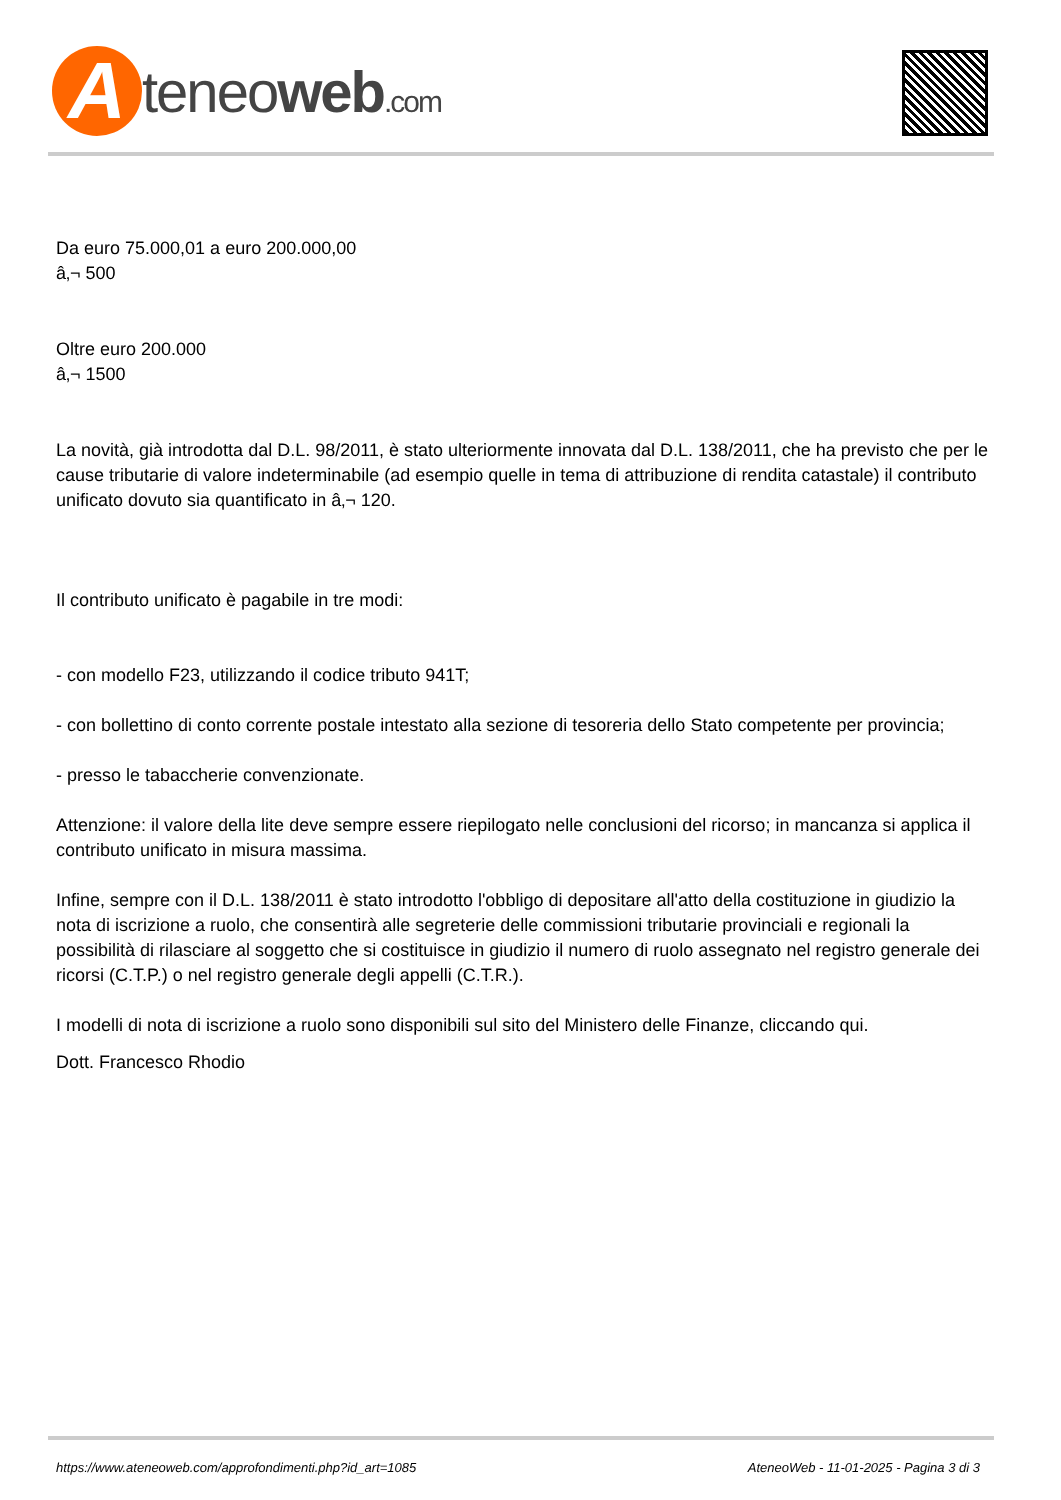A
teneoweb.com
Da euro 75.000,01 a euro 200.000,00
â‚¬ 500
Oltre euro 200.000
â‚¬ 1500
La novità, già introdotta dal D.L. 98/2011, è stato ulteriormente innovata dal D.L. 138/2011, che ha previsto che per le cause tributarie di valore indeterminabile (ad esempio quelle in tema di attribuzione di rendita catastale) il contributo unificato dovuto sia quantificato in â‚¬ 120.
Il contributo unificato è pagabile in tre modi:
- con modello F23, utilizzando il codice tributo 941T;
- con bollettino di conto corrente postale intestato alla sezione di tesoreria dello Stato competente per provincia;
- presso le tabaccherie convenzionate.
Attenzione: il valore della lite deve sempre essere riepilogato nelle conclusioni del ricorso; in mancanza si applica il contributo unificato in misura massima.
Infine, sempre con il D.L. 138/2011 è stato introdotto l'obbligo di depositare all'atto della costituzione in giudizio la nota di iscrizione a ruolo, che consentirà alle segreterie delle commissioni tributarie provinciali e regionali la possibilità di rilasciare al soggetto che si costituisce in giudizio il numero di ruolo assegnato nel registro generale dei ricorsi (C.T.P.) o nel registro generale degli appelli (C.T.R.).
I modelli di nota di iscrizione a ruolo sono disponibili sul sito del Ministero delle Finanze, cliccando qui.
Dott. Francesco Rhodio
https://www.ateneoweb.com/approfondimenti.php?id_art=1085 AteneoWeb - 11-01-2025 - Pagina 3 di 3